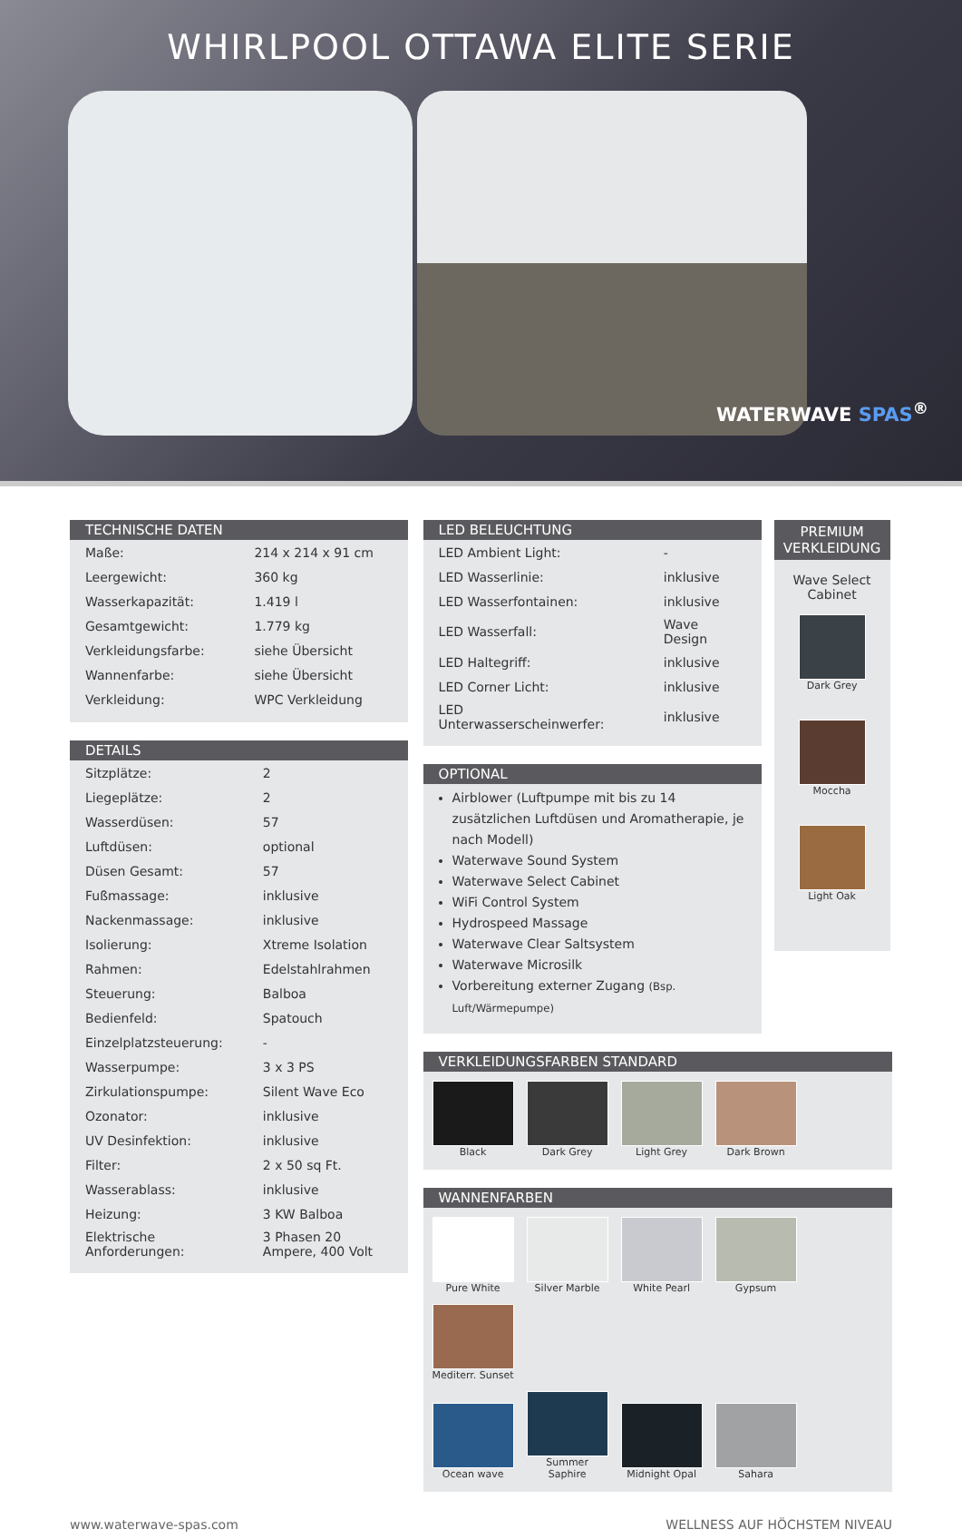WHIRLPOOL OTTAWA ELITE SERIE
WATERWAVE SPAS<sup>®</sup>
TECHNISCHE DATEN
| Maße: | 214 x 214 x 91 cm |
| Leergewicht: | 360 kg |
| Wasserkapazität: | 1.419 l |
| Gesamtgewicht: | 1.779 kg |
| Verkleidungsfarbe: | siehe Übersicht |
| Wannenfarbe: | siehe Übersicht |
| Verkleidung: | WPC Verkleidung |
DETAILS
| Sitzplätze: | 2 |
| Liegeplätze: | 2 |
| Wasserdüsen: | 57 |
| Luftdüsen: | optional |
| Düsen Gesamt: | 57 |
| Fußmassage: | inklusive |
| Nackenmassage: | inklusive |
| Isolierung: | Xtreme Isolation |
| Rahmen: | Edelstahlrahmen |
| Steuerung: | Balboa |
| Bedienfeld: | Spatouch |
| Einzelplatzsteuerung: | - |
| Wasserpumpe: | 3 x 3 PS |
| Zirkulationspumpe: | Silent Wave Eco |
| Ozonator: | inklusive |
| UV Desinfektion: | inklusive |
| Filter: | 2 x 50 sq Ft. |
| Wasserablass: | inklusive |
| Heizung: | 3 KW Balboa |
| Elektrische Anforderungen: | 3 Phasen 20 Ampere, 400 Volt |
LED BELEUCHTUNG
| LED Ambient Light: | - |
| LED Wasserlinie: | inklusive |
| LED Wasserfontainen: | inklusive |
| LED Wasserfall: | Wave Design |
| LED Haltegriff: | inklusive |
| LED Corner Licht: | inklusive |
| LED Unterwasserscheinwerfer: | inklusive |
OPTIONAL
Airblower (Luftpumpe mit bis zu 14 zusätzlichen Luftdüsen und Aromatherapie, je nach Modell)
Waterwave Sound System
Waterwave Select Cabinet
WiFi Control System
Hydrospeed Massage
Waterwave Clear Saltsystem
Waterwave Microsilk
Vorbereitung externer Zugang (Bsp. Luft/Wärmepumpe)
PREMIUM VERKLEIDUNG
Wave Select Cabinet
Dark Grey
Moccha Light Oak
VERKLEIDUNGSFARBEN STANDARD
Black Dark Grey Light Grey Dark Brown
WANNENFARBEN
Pure White Silver Marble White Pearl Gypsum
Mediterr. Sunset
Ocean wave
Summer Saphire
Midnight Opal Sahara
www.waterwave-spas.com WELLNESS AUF HÖCHSTEM NIVEAU